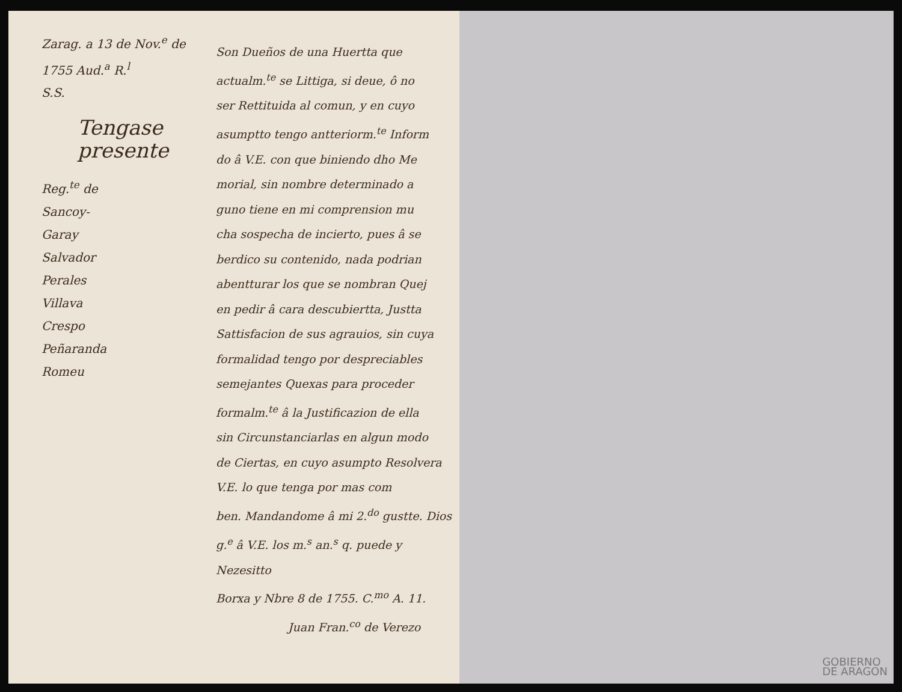Zarag. a 13 de Nov.<sup>e</sup> de 1755 Aud.<sup>a</sup> R.<sup>l</sup>
S.S.
Tengase presente
Reg.<sup>te</sup> de
Sancoy-
Garay
Salvador
Perales
Villava
Crespo
Peñaranda
Romeu
Son Dueños de una Huertta que
actualm.<sup>te</sup> se Littiga, si deue, ô no
ser Rettituida al comun, y en cuyo
asumptto tengo antteriorm.<sup>te</sup> Inform
do â V.E. con que biniendo dho Me
morial, sin nombre determinado a
guno tiene en mi comprension mu
cha sospecha de incierto, pues â se
berdico su contenido, nada podrian
abentturar los que se nombran Quej
en pedir â cara descubiertta, Justta
Sattisfacion de sus agrauios, sin cuya
formalidad tengo por despreciables
semejantes Quexas para proceder
formalm.<sup>te</sup> â la Justificazion de ella
sin Circunstanciarlas en algun modo
de Ciertas, en cuyo asumpto Resolvera
V.E. lo que tenga por mas com
ben. Mandandome â mi 2.<sup>do</sup> gustte. Dios
g.<sup>e</sup> â V.E. los m.<sup>s</sup> an.<sup>s</sup> q. puede y Nezesitto
Borxa y Nbre 8 de 1755. C.<sup>mo</sup> A. 11.
Juan Fran.<sup>co</sup> de Verezo
GOBIERNO
DE ARAGON